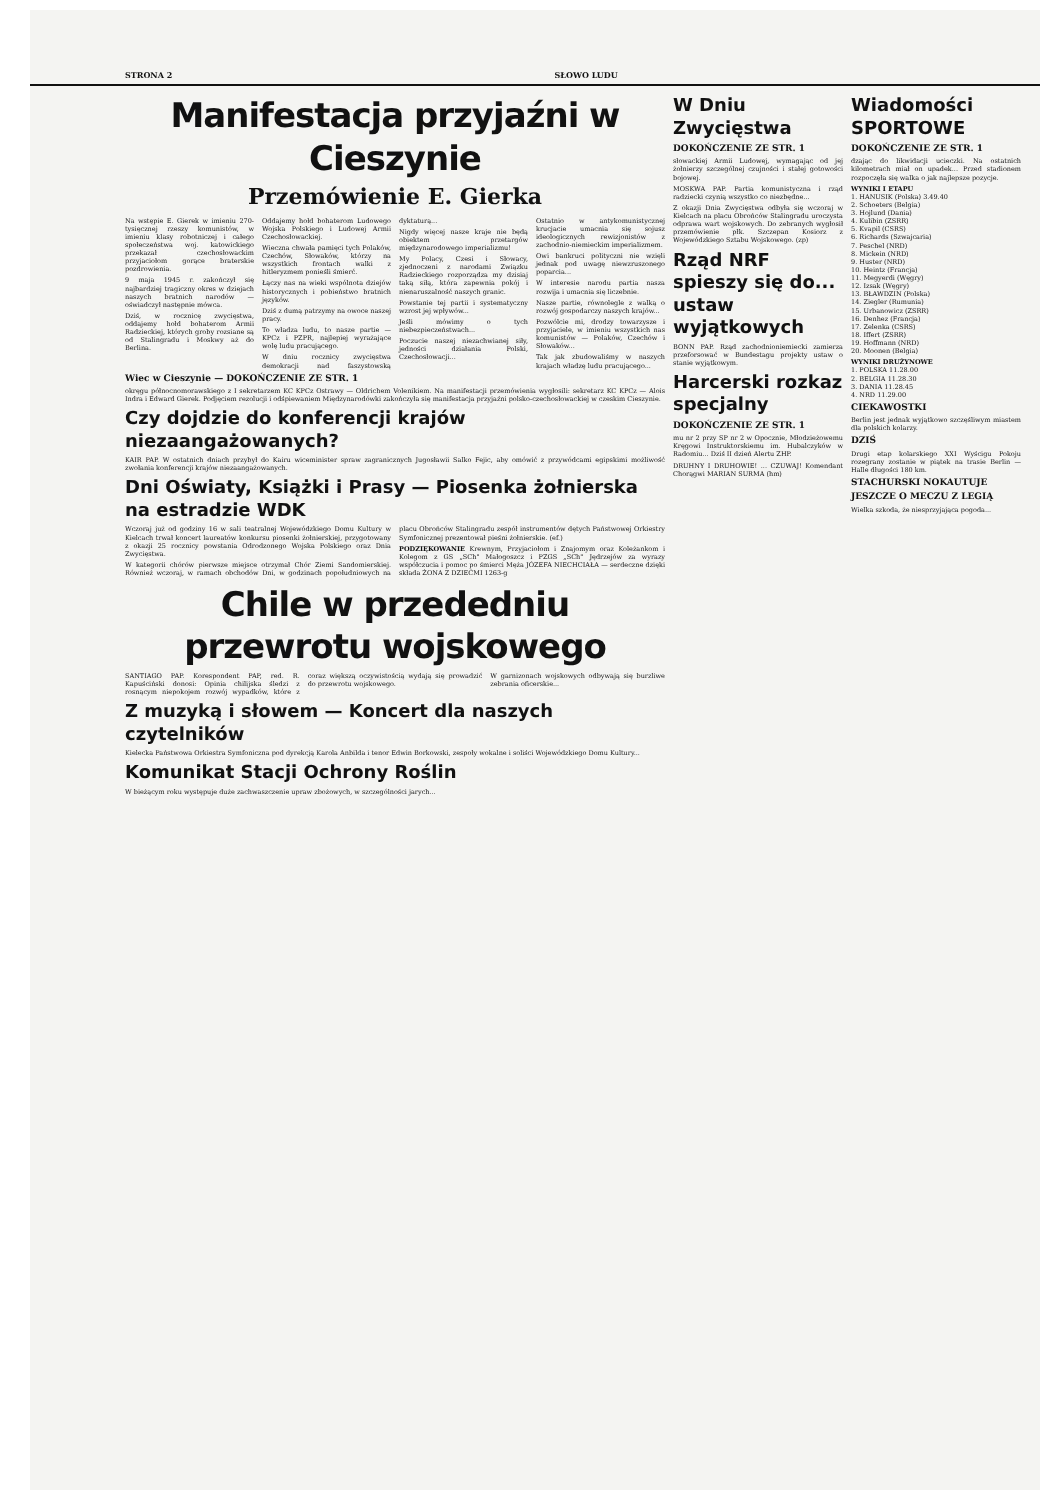STRONA 2 SŁOWO LUDU
Manifestacja przyjaźni w Cieszynie
Przemówienie E. Gierka
Na wstępie E. Gierek w imieniu 270-tysięcznej rzeszy komunistów, w imieniu klasy robotniczej i całego społeczeństwa woj. katowickiego przekazał czechosłowackim przyjaciołom gorące braterskie pozdrowienia.
9 maja 1945 r. zakończył się najbardziej tragiczny okres w dziejach naszych bratnich narodów — oświadczył następnie mówca.
Dziś, w rocznicę zwycięstwa, oddajemy hołd bohaterom Armii Radzieckiej, których groby rozsiane są od Stalingradu i Moskwy aż do Berlina.
Oddajemy hołd bohaterom Ludowego Wojska Polskiego i Ludowej Armii Czechosłowackiej.
Wieczna chwała pamięci tych Polaków, Czechów, Słowaków, którzy na wszystkich frontach walki z hitleryzmem ponieśli śmierć.
Łączy nas na wieki wspólnota dziejów historycznych i pobieństwo bratnich języków.
Dziś z dumą patrzymy na owoce naszej pracy.
To władza ludu, to nasze partie — KPCz i PZPR, najlepiej wyrażające wolę ludu pracującego.
W dniu rocznicy zwycięstwa demokracji nad faszystowską dyktaturą...
Nigdy więcej nasze kraje nie będą obiektem przetargów międzynarodowego imperializmu!
My Polacy, Czesi i Słowacy, zjednoczeni z narodami Związku Radzieckiego rozporządza my dzisiaj taką siłą, która zapewnia pokój i nienaruszalność naszych granic.
Powstanie tej partii i systematyczny wzrost jej wpływów...
Jeśli mówimy o tych niebezpieczeństwach...
Poczucie naszej niezachwianej siły, jedności działania Polski, Czechosłowacji...
Ostatnio w antykomunistycznej krucjacie umacnia się sojusz ideologicznych rewizjonistów z zachodnio-niemieckim imperializmem.
Owi bankruci polityczni nie wzięli jednak pod uwagę niewzruszonego poparcia...
W interesie narodu partia nasza rozwija i umacnia się liczebnie.
Nasze partie, równolegle z walką o rozwój gospodarczy naszych krajów...
Pozwólcie mi, drodzy towarzysze i przyjaciele, w imieniu wszystkich nas komunistów — Polaków, Czechów i Słowaków...
Tak jak zbudowaliśmy w naszych krajach władzę ludu pracującego...
Wiec w Cieszynie — DOKOŃCZENIE ZE STR. 1
okręgu północnomorawskiego z I sekretarzem KC KPCz Ostrawy — Oldrichem Volenikiem. Na manifestacji przemówienia wygłosili: sekretarz KC KPCz — Alois Indra i Edward Gierek. Podjęciem rezolucji i odśpiewaniem Międzynarodówki zakończyła się manifestacja przyjaźni polsko-czechosłowackiej w czeskim Cieszynie.
Czy dojdzie do konferencji krajów niezaangażowanych?
KAIR PAP. W ostatnich dniach przybył do Kairu wiceminister spraw zagranicznych Jugosławii Salko Fejic, aby omówić z przywódcami egipskimi możliwość zwołania konferencji krajów niezaangażowanych.
Dni Oświaty, Książki i Prasy — Piosenka żołnierska na estradzie WDK
Wczoraj już od godziny 16 w sali teatralnej Wojewódzkiego Domu Kultury w Kielcach trwał koncert laureatów konkursu piosenki żołnierskiej, przygotowany z okazji 25 rocznicy powstania Odrodzonego Wojska Polskiego oraz Dnia Zwycięstwa.
W kategorii chórów pierwsze miejsce otrzymał Chór Ziemi Sandomierskiej. Również wczoraj, w ramach obchodów Dni, w godzinach popołudniowych na placu Obrońców Stalingradu zespół instrumentów dętych Państwowej Orkiestry Symfonicznej prezentował pieśni żołnierskie. (ef.)
PODZIĘKOWANIE Krewnym, Przyjaciołom i Znajomym oraz Koleżankom i Kolegom z GS „SCh" Małogoszcz i PZGS „SCh" Jędrzejów za wyrazy współczucia i pomoc po śmierci Męża JÓZEFA NIECHCIAŁA — serdeczne dzięki składa ŻONA Z DZIEĆMI 1263-g
Chile w przededniu przewrotu wojskowego
SANTIAGO PAP. Korespondent PAP, red. R. Kapuściński donosi: Opinia chilijska śledzi z rosnącym niepokojem rozwój wypadków, które z coraz większą oczywistością wydają się prowadzić do przewrotu wojskowego.
W garnizonach wojskowych odbywają się burzliwe zebrania oficerskie...
Z muzyką i słowem — Koncert dla naszych czytelników
Kielecka Państwowa Orkiestra Symfoniczna pod dyrekcją Karola Anbilda i tenor Edwin Borkowski, zespoły wokalne i soliści Wojewódzkiego Domu Kultury...
Komunikat Stacji Ochrony Roślin
W bieżącym roku występuje duże zachwaszczenie upraw zbożowych, w szczególności jarych...
W Dniu Zwycięstwa
DOKOŃCZENIE ZE STR. 1
słowackiej Armii Ludowej, wymagając od jej żołnierzy szczególnej czujności i stałej gotowości bojowej.
MOSKWA PAP. Partia komunistyczna i rząd radziecki czynią wszystko co niezbędne...
Z okazji Dnia Zwycięstwa odbyła się wczoraj w Kielcach na placu Obrońców Stalingradu uroczysta odprawa wart wojskowych. Do zebranych wygłosił przemówienie płk. Szczepan Kosiorz z Wojewódzkiego Sztabu Wojskowego. (zp)
Rząd NRF spieszy się do... ustaw wyjątkowych
BONN PAP. Rząd zachodnioniemiecki zamierza przeforsować w Bundestagu projekty ustaw o stanie wyjątkowym.
Harcerski rozkaz specjalny
DOKOŃCZENIE ZE STR. 1
mu nr 2 przy SP nr 2 w Opocznie, Młodzieżowemu Kręgowi Instruktorskiemu im. Hubalczyków w Radomiu... Dziś II dzień Alertu ZHP.
DRUHNY I DRUHOWIE! ... CZUWAJ! Komendant Chorągwi MARIAN SURMA (hm)
Wiadomości SPORTOWE
DOKOŃCZENIE ZE STR. 1
dzając do likwidacji ucieczki. Na ostatnich kilometrach miał on upadek... Przed stadionem rozpoczęła się walka o jak najlepsze pozycje.
WYNIKI I ETAPU
1. HANUSIK (Polska) 3.49.40
2. Schoeters (Belgia)
3. Hojlund (Dania)
4. Kulibin (ZSRR)
5. Kvapil (CSRS)
6. Richards (Szwajcaria)
7. Peschel (NRD)
8. Mickein (NRD)
9. Huster (NRD)
10. Heintz (Francja)
11. Megyerdi (Węgry)
12. Izsak (Węgry)
13. BŁAWDZIN (Polska)
14. Ziegler (Rumunia)
15. Urbanowicz (ZSRR)
16. Denhez (Francja)
17. Zelenka (CSRS)
18. Iffert (ZSRR)
19. Hoffmann (NRD)
20. Moonen (Belgia)
WYNIKI DRUŻYNOWE
1. POLSKA 11.28.00
2. BELGIA 11.28.30
3. DANIA 11.28.45
4. NRD 11.29.00
CIEKAWOSTKI
Berlin jest jednak wyjątkowo szczęśliwym miastem dla polskich kolarzy.
DZIŚ
Drugi etap kolarskiego XXI Wyścigu Pokoju rozegrany zostanie w piątek na trasie Berlin — Halle długości 180 km.
STACHURSKI NOKAUTUJE
JESZCZE O MECZU Z LEGIĄ
Wielka szkoda, że niesprzyjająca pogoda...